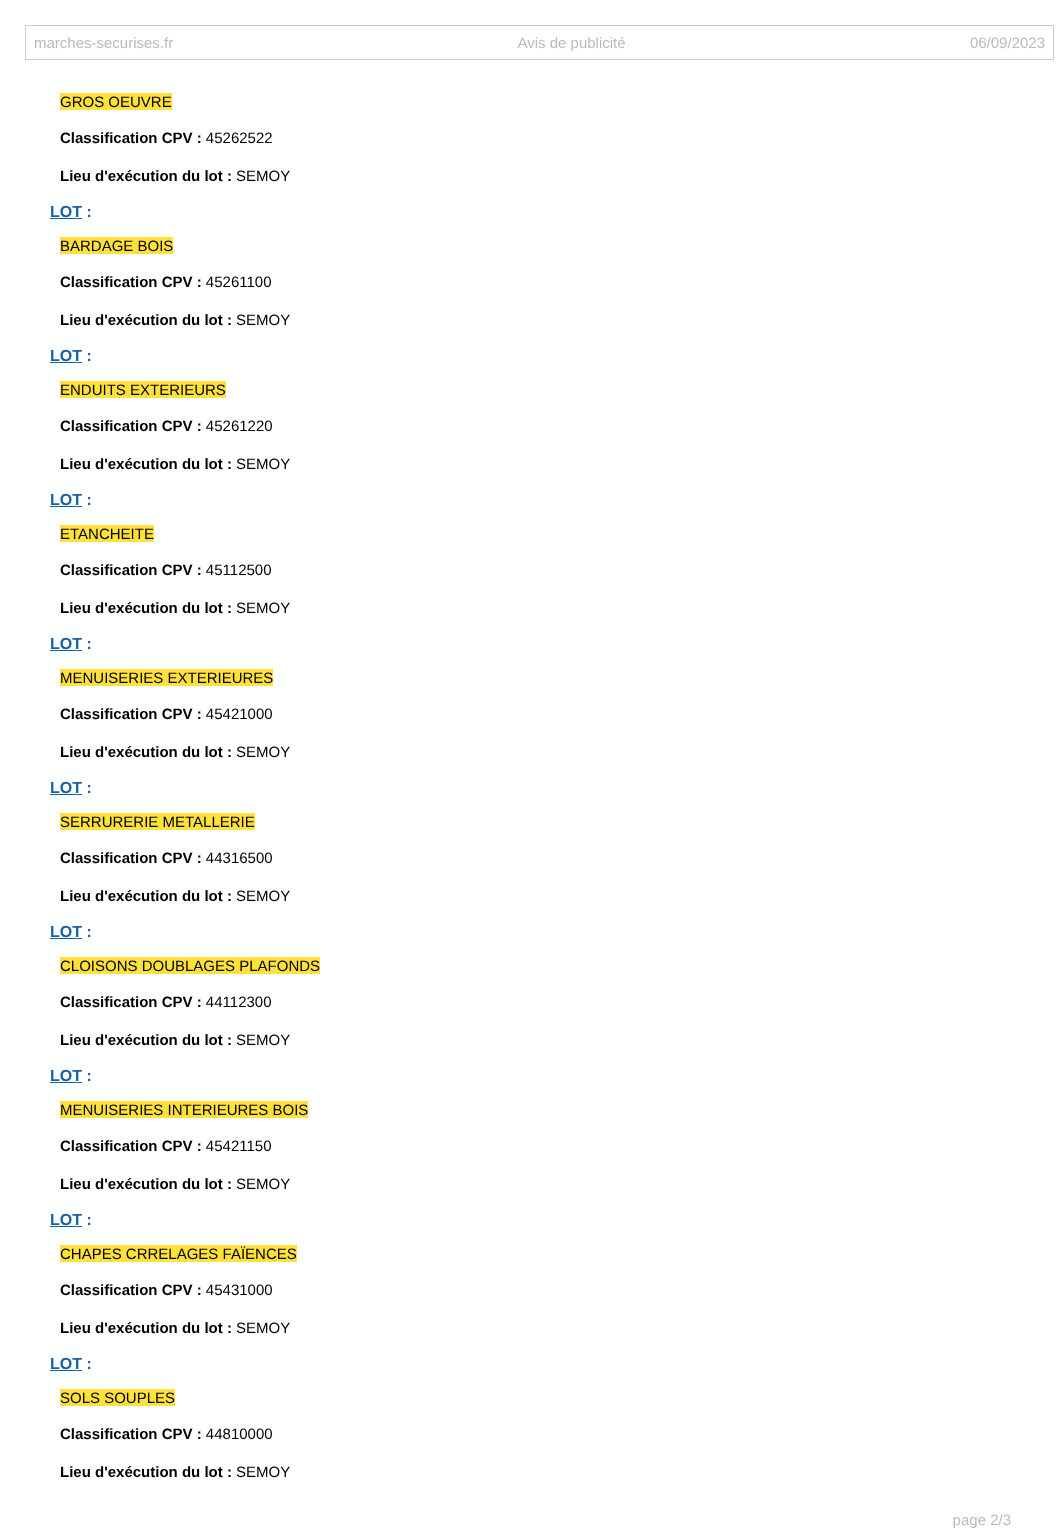marches-securises.fr Avis de publicité 06/09/2023
GROS OEUVRE
Classification CPV : 45262522
Lieu d'exécution du lot : SEMOY
LOT :
BARDAGE BOIS
Classification CPV : 45261100
Lieu d'exécution du lot : SEMOY
LOT :
ENDUITS EXTERIEURS
Classification CPV : 45261220
Lieu d'exécution du lot : SEMOY
LOT :
ETANCHEITE
Classification CPV : 45112500
Lieu d'exécution du lot : SEMOY
LOT :
MENUISERIES EXTERIEURES
Classification CPV : 45421000
Lieu d'exécution du lot : SEMOY
LOT :
SERRURERIE METALLERIE
Classification CPV : 44316500
Lieu d'exécution du lot : SEMOY
LOT :
CLOISONS DOUBLAGES PLAFONDS
Classification CPV : 44112300
Lieu d'exécution du lot : SEMOY
LOT :
MENUISERIES INTERIEURES BOIS
Classification CPV : 45421150
Lieu d'exécution du lot : SEMOY
LOT :
CHAPES CRRELAGES FAÏENCES
Classification CPV : 45431000
Lieu d'exécution du lot : SEMOY
LOT :
SOLS SOUPLES
Classification CPV : 44810000
Lieu d'exécution du lot : SEMOY
page 2/3